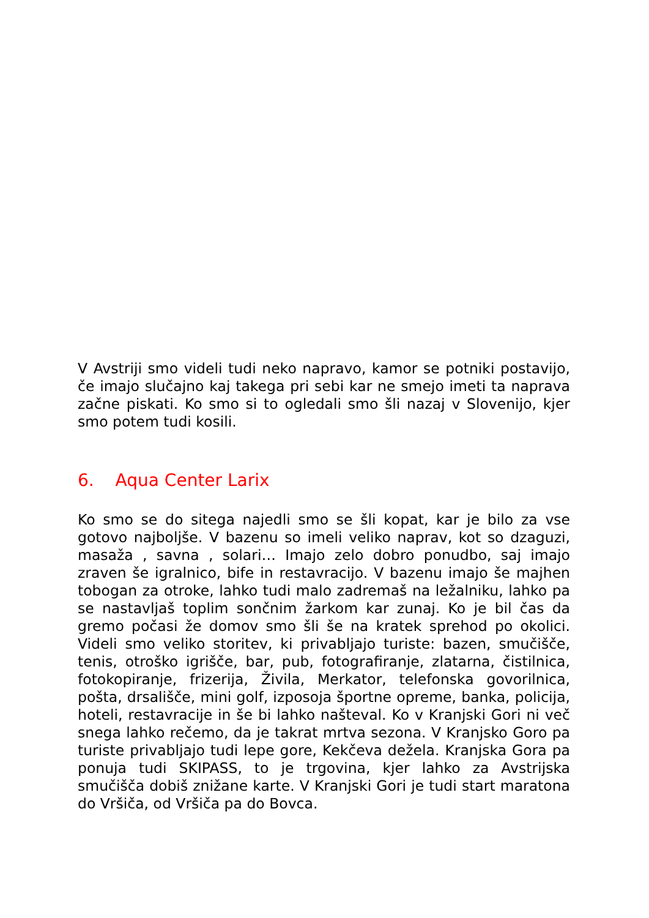V Avstriji smo videli tudi neko napravo, kamor se potniki postavijo, če imajo slučajno kaj takega pri sebi kar ne smejo imeti ta naprava začne piskati. Ko smo si to ogledali smo šli nazaj v Slovenijo, kjer smo potem tudi kosili.
6. Aqua Center Larix
Ko smo se do sitega najedli smo se šli kopat, kar je bilo za vse gotovo najboljše. V bazenu so imeli veliko naprav, kot so dzaguzi, masaža , savna , solari… Imajo zelo dobro ponudbo, saj imajo zraven še igralnico, bife in restavracijo. V bazenu imajo še majhen tobogan za otroke, lahko tudi malo zadremaš na ležalniku, lahko pa se nastavljaš toplim sončnim žarkom kar zunaj. Ko je bil čas da gremo počasi že domov smo šli še na kratek sprehod po okolici. Videli smo veliko storitev, ki privabljajo turiste: bazen, smučišče, tenis, otroško igrišče, bar, pub, fotografiranje, zlatarna, čistilnica, fotokopiranje, frizerija, Živila, Merkator, telefonska govorilnica, pošta, drsališče, mini golf, izposoja športne opreme, banka, policija, hoteli, restavracije in še bi lahko našteval. Ko v Kranjski Gori ni več snega lahko rečemo, da je takrat mrtva sezona. V Kranjsko Goro pa turiste privabljajo tudi lepe gore, Kekčeva dežela. Kranjska Gora pa ponuja tudi SKIPASS, to je trgovina, kjer lahko za Avstrijska smučišča dobiš znižane karte. V Kranjski Gori je tudi start maratona do Vršiča, od Vršiča pa do Bovca.